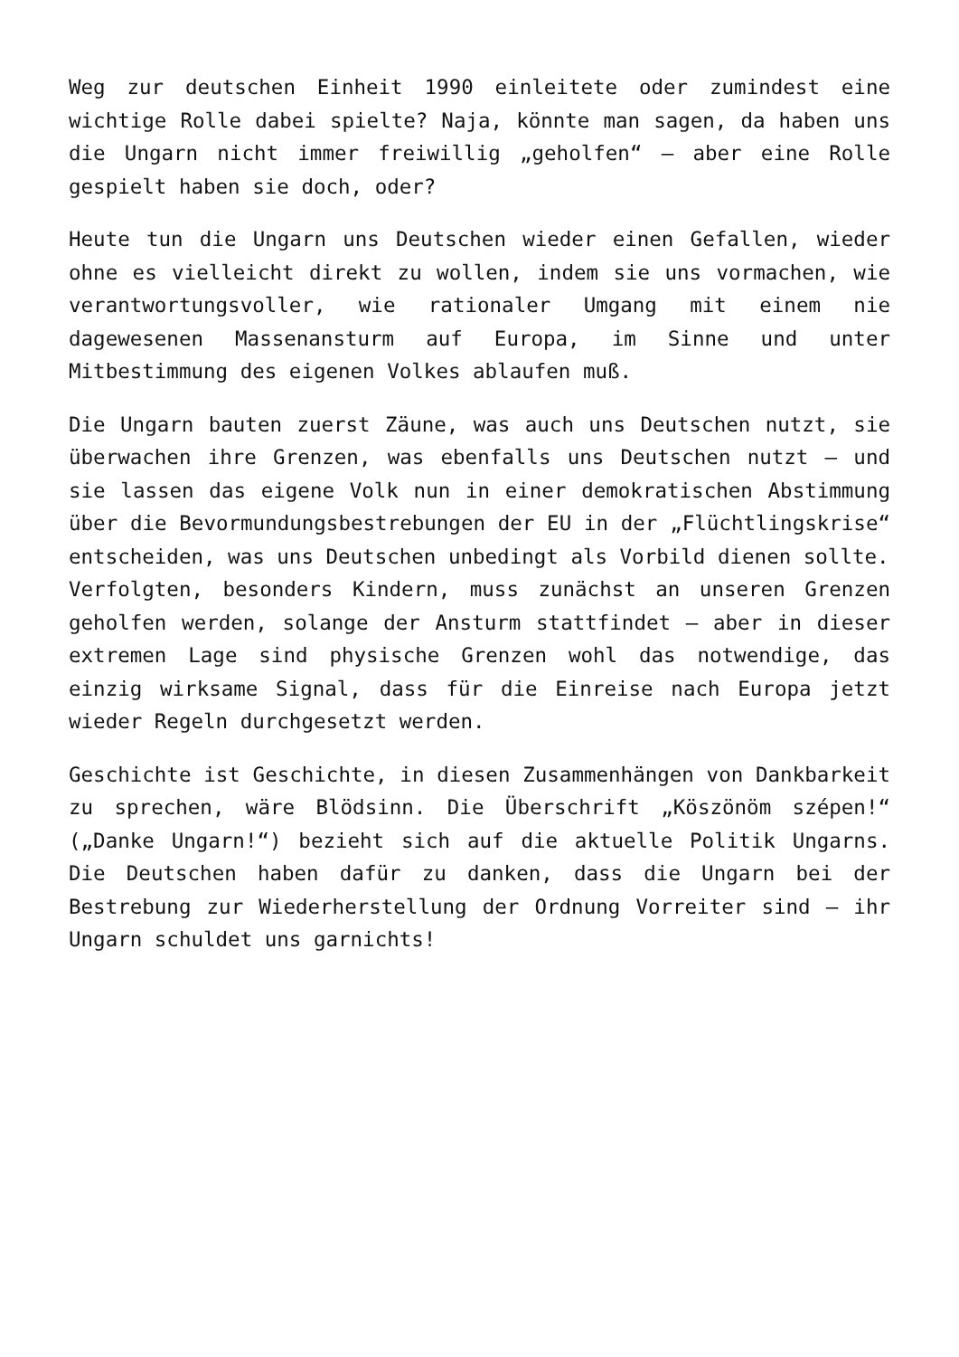Weg zur deutschen Einheit 1990 einleitete oder zumindest eine wichtige Rolle dabei spielte? Naja, könnte man sagen, da haben uns die Ungarn nicht immer freiwillig „geholfen“ – aber eine Rolle gespielt haben sie doch, oder?
Heute tun die Ungarn uns Deutschen wieder einen Gefallen, wieder ohne es vielleicht direkt zu wollen, indem sie uns vormachen, wie verantwortungsvoller, wie rationaler Umgang mit einem nie dagewesenen Massenansturm auf Europa, im Sinne und unter Mitbestimmung des eigenen Volkes ablaufen muß.
Die Ungarn bauten zuerst Zäune, was auch uns Deutschen nutzt, sie überwachen ihre Grenzen, was ebenfalls uns Deutschen nutzt – und sie lassen das eigene Volk nun in einer demokratischen Abstimmung über die Bevormundungsbestrebungen der EU in der „Flüchtlingskrise“ entscheiden, was uns Deutschen unbedingt als Vorbild dienen sollte.
Verfolgten, besonders Kindern, muss zunächst an unseren Grenzen geholfen werden, solange der Ansturm stattfindet – aber in dieser extremen Lage sind physische Grenzen wohl das notwendige, das einzig wirksame Signal, dass für die Einreise nach Europa jetzt wieder Regeln durchgesetzt werden.
Geschichte ist Geschichte, in diesen Zusammenhängen von Dankbarkeit zu sprechen, wäre Blödsinn. Die Überschrift „Köszönöm szépen!“ („Danke Ungarn!“) bezieht sich auf die aktuelle Politik Ungarns. Die Deutschen haben dafür zu danken, dass die Ungarn bei der Bestrebung zur Wiederherstellung der Ordnung Vorreiter sind – ihr Ungarn schuldet uns garnichts!